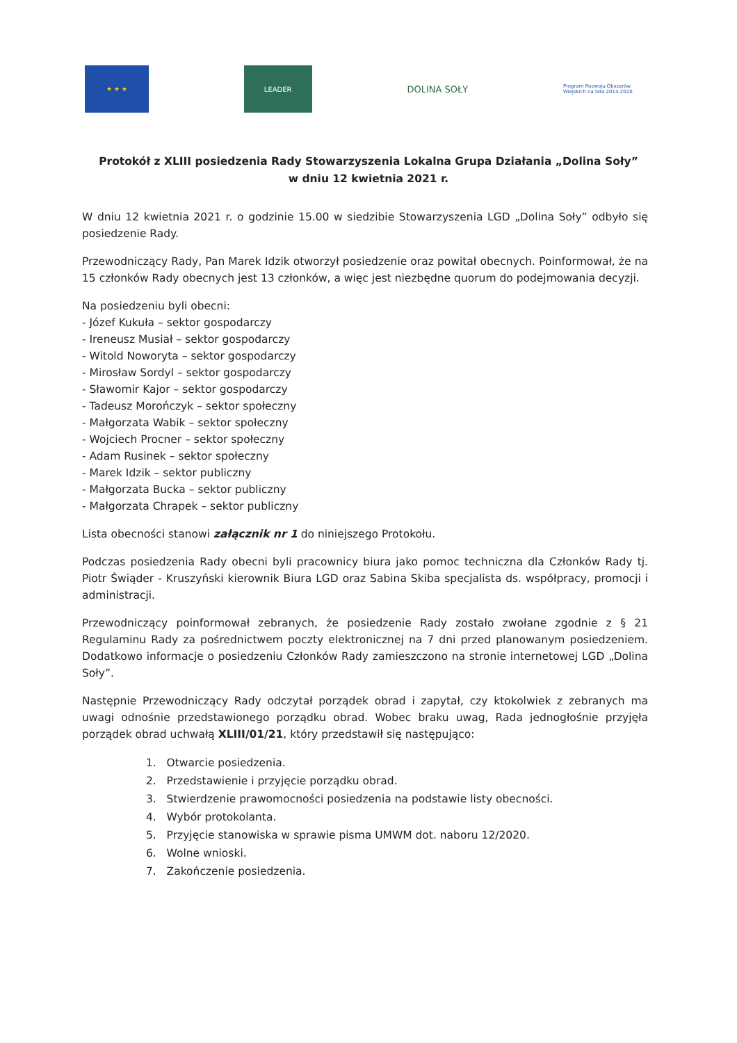★ ★ ★ LEADER
DOLINA SOŁY
Program Rozwoju Obszarów Wiejskich na lata 2014-2020
Protokół z XLIII posiedzenia Rady Stowarzyszenia Lokalna Grupa Działania „Dolina Soły”
w dniu 12 kwietnia 2021 r.
W dniu 12 kwietnia 2021 r. o godzinie 15.00 w siedzibie Stowarzyszenia LGD „Dolina Soły” odbyło się posiedzenie Rady.
Przewodniczący Rady, Pan Marek Idzik otworzył posiedzenie oraz powitał obecnych. Poinformował, że na 15 członków Rady obecnych jest 13 członków, a więc jest niezbędne quorum do podejmowania decyzji.
Na posiedzeniu byli obecni:
- Józef Kukuła – sektor gospodarczy
- Ireneusz Musiał – sektor gospodarczy
- Witold Noworyta – sektor gospodarczy
- Mirosław Sordyl – sektor gospodarczy
- Sławomir Kajor – sektor gospodarczy
- Tadeusz Morończyk – sektor społeczny
- Małgorzata Wabik – sektor społeczny
- Wojciech Procner – sektor społeczny
- Adam Rusinek – sektor społeczny
- Marek Idzik – sektor publiczny
- Małgorzata Bucka – sektor publiczny
- Małgorzata Chrapek – sektor publiczny
Lista obecności stanowi załącznik nr 1 do niniejszego Protokołu.
Podczas posiedzenia Rady obecni byli pracownicy biura jako pomoc techniczna dla Członków Rady tj. Piotr Świąder - Kruszyński kierownik Biura LGD oraz Sabina Skiba specjalista ds. współpracy, promocji i administracji.
Przewodniczący poinformował zebranych, że posiedzenie Rady zostało zwołane zgodnie z § 21 Regulaminu Rady za pośrednictwem poczty elektronicznej na 7 dni przed planowanym posiedzeniem. Dodatkowo informacje o posiedzeniu Członków Rady zamieszczono na stronie internetowej LGD „Dolina Soły”.
Następnie Przewodniczący Rady odczytał porządek obrad i zapytał, czy ktokolwiek z zebranych ma uwagi odnośnie przedstawionego porządku obrad. Wobec braku uwag, Rada jednogłośnie przyjęła porządek obrad uchwałą XLIII/01/21, który przedstawił się następująco:
1. Otwarcie posiedzenia.
2. Przedstawienie i przyjęcie porządku obrad.
3. Stwierdzenie prawomocności posiedzenia na podstawie listy obecności.
4. Wybór protokolanta.
5. Przyjęcie stanowiska w sprawie pisma UMWM dot. naboru 12/2020.
6. Wolne wnioski.
7. Zakończenie posiedzenia.